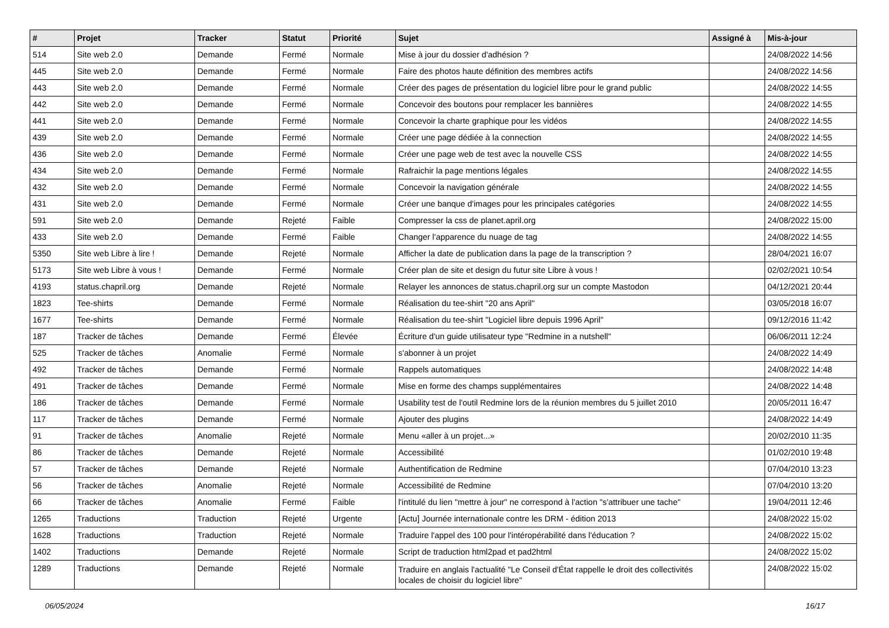| # | Projet | Tracker | Statut | Priorité | Sujet | Assigné à | Mis-à-jour |
| --- | --- | --- | --- | --- | --- | --- | --- |
| 514 | Site web 2.0 | Demande | Fermé | Normale | Mise à jour du dossier d'adhésion ? | | 24/08/2022 14:56 |
| 445 | Site web 2.0 | Demande | Fermé | Normale | Faire des photos haute définition des membres actifs | | 24/08/2022 14:56 |
| 443 | Site web 2.0 | Demande | Fermé | Normale | Créer des pages de présentation du logiciel libre pour le grand public | | 24/08/2022 14:55 |
| 442 | Site web 2.0 | Demande | Fermé | Normale | Concevoir des boutons pour remplacer les bannières | | 24/08/2022 14:55 |
| 441 | Site web 2.0 | Demande | Fermé | Normale | Concevoir la charte graphique pour les vidéos | | 24/08/2022 14:55 |
| 439 | Site web 2.0 | Demande | Fermé | Normale | Créer une page dédiée à la connection | | 24/08/2022 14:55 |
| 436 | Site web 2.0 | Demande | Fermé | Normale | Créer une page web de test avec la nouvelle CSS | | 24/08/2022 14:55 |
| 434 | Site web 2.0 | Demande | Fermé | Normale | Rafraichir la page mentions légales | | 24/08/2022 14:55 |
| 432 | Site web 2.0 | Demande | Fermé | Normale | Concevoir la navigation générale | | 24/08/2022 14:55 |
| 431 | Site web 2.0 | Demande | Fermé | Normale | Créer une banque d'images pour les principales catégories | | 24/08/2022 14:55 |
| 591 | Site web 2.0 | Demande | Rejeté | Faible | Compresser la css de planet.april.org | | 24/08/2022 15:00 |
| 433 | Site web 2.0 | Demande | Fermé | Faible | Changer l'apparence du nuage de tag | | 24/08/2022 14:55 |
| 5350 | Site web Libre à lire ! | Demande | Rejeté | Normale | Afficher la date de publication dans la page de la transcription ? | | 28/04/2021 16:07 |
| 5173 | Site web Libre à vous ! | Demande | Fermé | Normale | Créer plan de site et design du futur site Libre à vous ! | | 02/02/2021 10:54 |
| 4193 | status.chapril.org | Demande | Rejeté | Normale | Relayer les annonces de status.chapril.org sur un compte Mastodon | | 04/12/2021 20:44 |
| 1823 | Tee-shirts | Demande | Fermé | Normale | Réalisation du tee-shirt "20 ans April" | | 03/05/2018 16:07 |
| 1677 | Tee-shirts | Demande | Fermé | Normale | Réalisation du tee-shirt "Logiciel libre depuis 1996 April" | | 09/12/2016 11:42 |
| 187 | Tracker de tâches | Demande | Fermé | Élevée | Écriture d'un guide utilisateur type "Redmine in a nutshell" | | 06/06/2011 12:24 |
| 525 | Tracker de tâches | Anomalie | Fermé | Normale | s'abonner à un projet | | 24/08/2022 14:49 |
| 492 | Tracker de tâches | Demande | Fermé | Normale | Rappels automatiques | | 24/08/2022 14:48 |
| 491 | Tracker de tâches | Demande | Fermé | Normale | Mise en forme des champs supplémentaires | | 24/08/2022 14:48 |
| 186 | Tracker de tâches | Demande | Fermé | Normale | Usability test de l'outil Redmine lors de la réunion membres du 5 juillet 2010 | | 20/05/2011 16:47 |
| 117 | Tracker de tâches | Demande | Fermé | Normale | Ajouter des plugins | | 24/08/2022 14:49 |
| 91 | Tracker de tâches | Anomalie | Rejeté | Normale | Menu «aller à un projet...» | | 20/02/2010 11:35 |
| 86 | Tracker de tâches | Demande | Rejeté | Normale | Accessibilité | | 01/02/2010 19:48 |
| 57 | Tracker de tâches | Demande | Rejeté | Normale | Authentification de Redmine | | 07/04/2010 13:23 |
| 56 | Tracker de tâches | Anomalie | Rejeté | Normale | Accessibilité de Redmine | | 07/04/2010 13:20 |
| 66 | Tracker de tâches | Anomalie | Fermé | Faible | l'intitulé du lien "mettre à jour" ne correspond à l'action "s'attribuer une tache" | | 19/04/2011 12:46 |
| 1265 | Traductions | Traduction | Rejeté | Urgente | [Actu] Journée internationale contre les DRM - édition 2013 | | 24/08/2022 15:02 |
| 1628 | Traductions | Traduction | Rejeté | Normale | Traduire l'appel des 100 pour l'intéropérabilité dans l'éducation ? | | 24/08/2022 15:02 |
| 1402 | Traductions | Demande | Rejeté | Normale | Script de traduction html2pad et pad2html | | 24/08/2022 15:02 |
| 1289 | Traductions | Demande | Rejeté | Normale | Traduire en anglais l'actualité "Le Conseil d'État rappelle le droit des collectivités locales de choisir du logiciel libre" | | 24/08/2022 15:02 |
06/05/2024 16/17